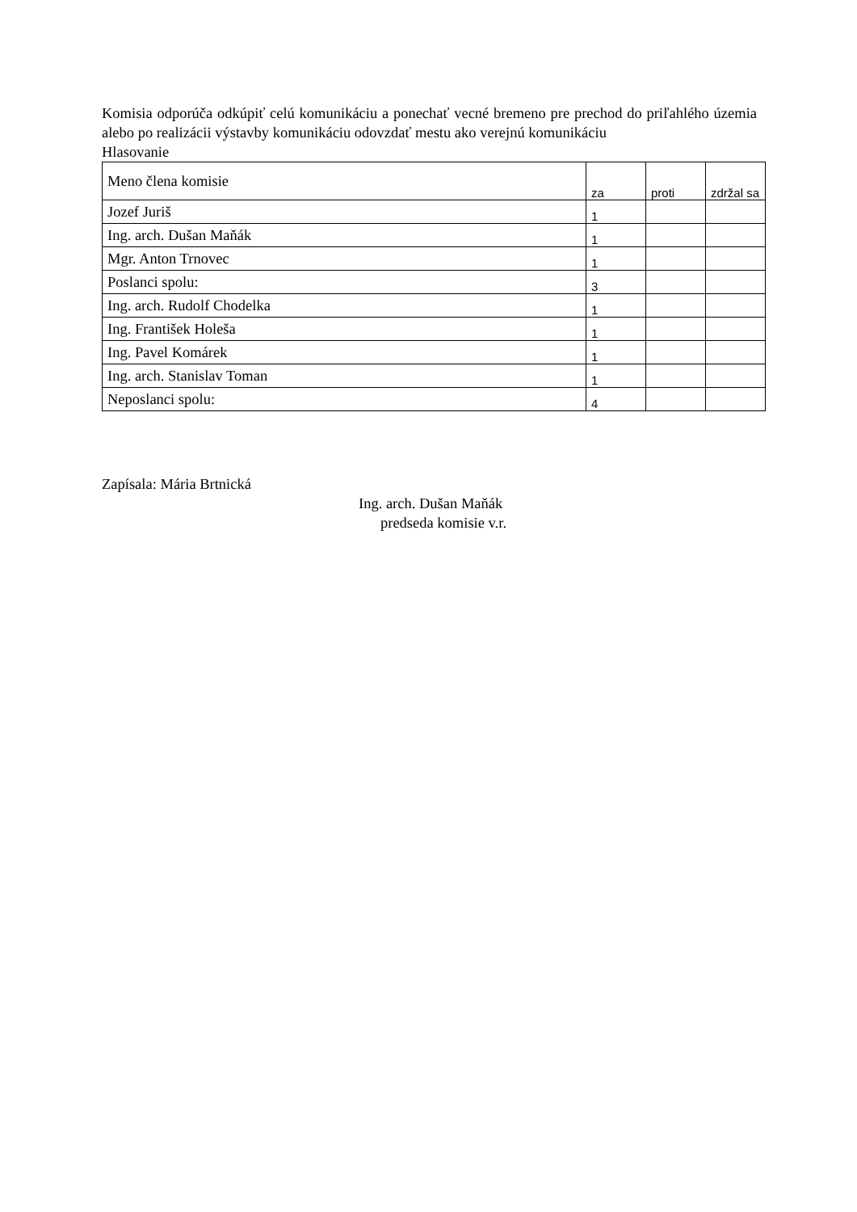Komisia odporúča odkúpiť celú komunikáciu a ponechať vecné bremeno pre prechod do priľahlého územia alebo po realizácii výstavby komunikáciu odovzdať mestu ako verejnú komunikáciu
Hlasovanie
| Meno člena komisie | za | proti | zdržal sa |
| --- | --- | --- | --- |
| Jozef Juriš | 1 | | |
| Ing. arch. Dušan Maňák | 1 | | |
| Mgr. Anton Trnovec | 1 | | |
| Poslanci spolu: | 3 | | |
| Ing. arch. Rudolf Chodelka | 1 | | |
| Ing. František Holeša | 1 | | |
| Ing. Pavel Komárek | 1 | | |
| Ing. arch. Stanislav Toman | 1 | | |
| Neposlanci spolu: | 4 | | |
Zapísala: Mária Brtnická
Ing. arch. Dušan Maňák
predseda komisie v.r.